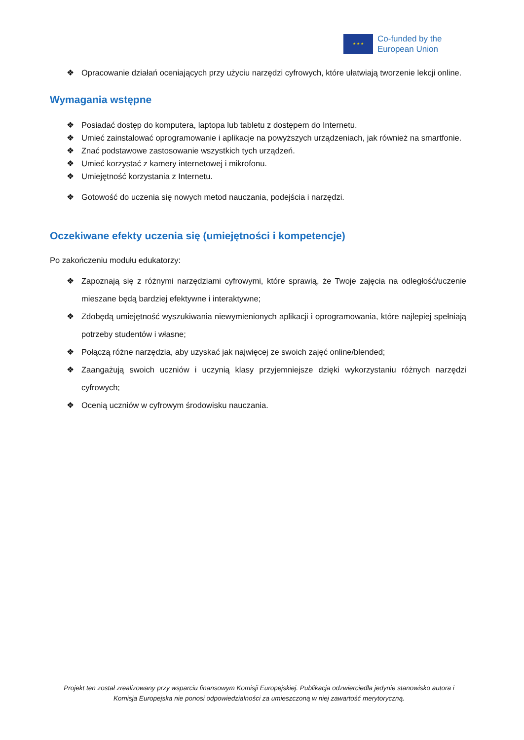★ ★ ★
Co-funded by the
European Union
❖ Opracowanie działań oceniających przy użyciu narzędzi cyfrowych, które ułatwiają tworzenie lekcji online.
Wymagania wstępne
❖ Posiadać dostęp do komputera, laptopa lub tabletu z dostępem do Internetu.
❖ Umieć zainstalować oprogramowanie i aplikacje na powyższych urządzeniach, jak również na smartfonie.
❖ Znać podstawowe zastosowanie wszystkich tych urządzeń.
❖ Umieć korzystać z kamery internetowej i mikrofonu.
❖ Umiejętność korzystania z Internetu.
❖ Gotowość do uczenia się nowych metod nauczania, podejścia i narzędzi.
Oczekiwane efekty uczenia się (umiejętności i kompetencje)
Po zakończeniu modułu edukatorzy:
❖ Zapoznają się z różnymi narzędziami cyfrowymi, które sprawią, że Twoje zajęcia na odległość/uczenie mieszane będą bardziej efektywne i interaktywne;
❖ Zdobędą umiejętność wyszukiwania niewymienionych aplikacji i oprogramowania, które najlepiej spełniają potrzeby studentów i własne;
❖ Połączą różne narzędzia, aby uzyskać jak najwięcej ze swoich zajęć online/blended;
❖ Zaangażują swoich uczniów i uczynią klasy przyjemniejsze dzięki wykorzystaniu różnych narzędzi cyfrowych;
❖ Ocenią uczniów w cyfrowym środowisku nauczania.
Projekt ten został zrealizowany przy wsparciu finansowym Komisji Europejskiej. Publikacja odzwierciedla jedynie stanowisko autora i Komisja Europejska nie ponosi odpowiedzialności za umieszczoną w niej zawartość merytoryczną.